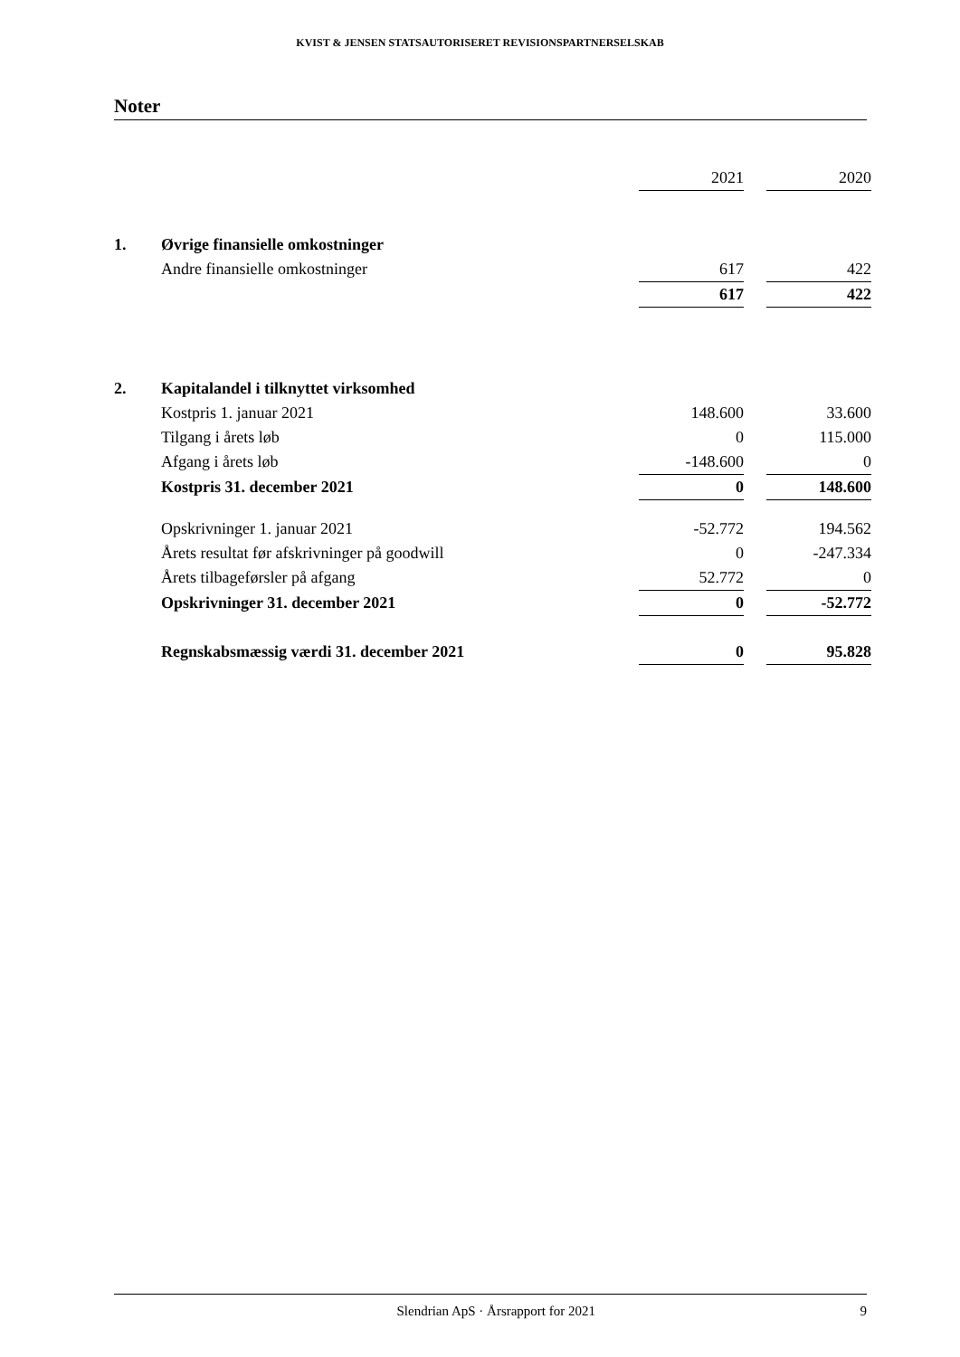KVIST & JENSEN STATSAUTORISERET REVISIONSPARTNERSELSKAB
Noter
| | | 2021 | | 2020 |
| 1. | Øvrige finansielle omkostninger | | | |
| | Andre finansielle omkostninger | 617 | | 422 |
| | | 617 | | 422 |
| 2. | Kapitalandel i tilknyttet virksomhed | | | |
| | Kostpris 1. januar 2021 | 148.600 | | 33.600 |
| | Tilgang i årets løb | 0 | | 115.000 |
| | Afgang i årets løb | -148.600 | | 0 |
| | Kostpris 31. december 2021 | 0 | | 148.600 |
| | Opskrivninger 1. januar 2021 | -52.772 | | 194.562 |
| | Årets resultat før afskrivninger på goodwill | 0 | | -247.334 |
| | Årets tilbageførsler på afgang | 52.772 | | 0 |
| | Opskrivninger 31. december 2021 | 0 | | -52.772 |
| | Regnskabsmæssig værdi 31. december 2021 | 0 | | 95.828 |
Slendrian ApS · Årsrapport for 2021 9